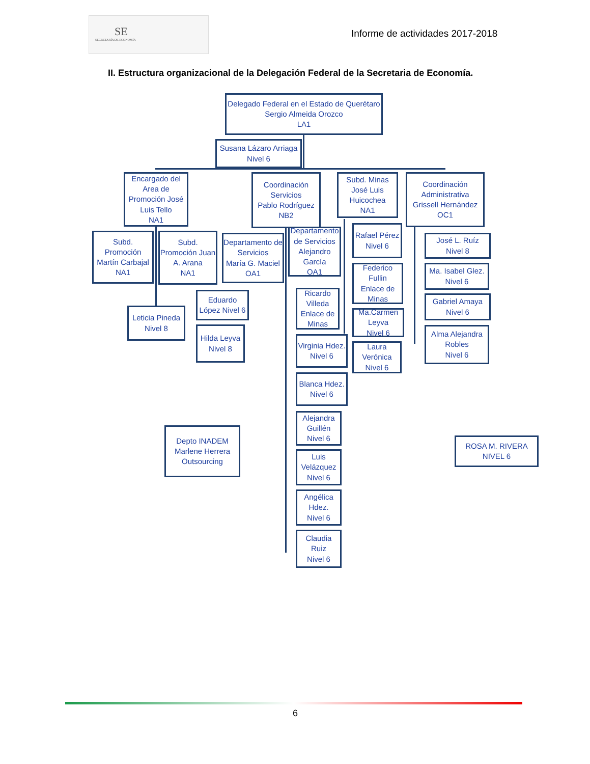SE
SECRETARÍA DE ECONOMÍA
Informe de actividades 2017-2018
II. Estructura organizacional de la Delegación Federal de la Secretaria de Economía.
Delegado Federal en el Estado de Querétaro
Sergio Almeida Orozco
LA1
Susana Lázaro Arriaga
Nivel 6
Encargado del Area de Promoción José Luis Tello
NA1
Coordinación Servicios
Pablo Rodríguez
NB2
Subd. Minas
José Luis Huicochea
NA1
Coordinación Administrativa
Grissell Hernández
OC1
Subd. Promoción
Martín Carbajal
NA1
Subd. Promoción Juan A. Arana
NA1
Departamento de Servicios
María G. Maciel OA1
Departamento de Servicios
Alejandro García
OA1
Rafael Pérez
Nivel 6
José L. Ruíz
Nivel 8
Federico Fullin
Enlace de Minas
Ma. Isabel Glez.
Nivel 6
Eduardo López Nivel 6
Ricardo Villeda Enlace de Minas
Gabriel Amaya
Nivel 6
Leticia Pineda
Nivel 8
Ma.Carmen Leyva
Nivel 6
Hilda Leyva
Nivel 8
Alma Alejandra Robles
Nivel 6
Virginia Hdez.
Nivel 6
Laura Verónica
Nivel 6
Blanca Hdez.
Nivel 6
Alejandra Guillén
Nivel 6
Depto INADEM
Marlene Herrera
Outsourcing
ROSA M. RIVERA
NIVEL 6
Luis Velázquez
Nivel 6
Angélica Hdez.
Nivel 6
Claudia Ruiz
Nivel 6
6